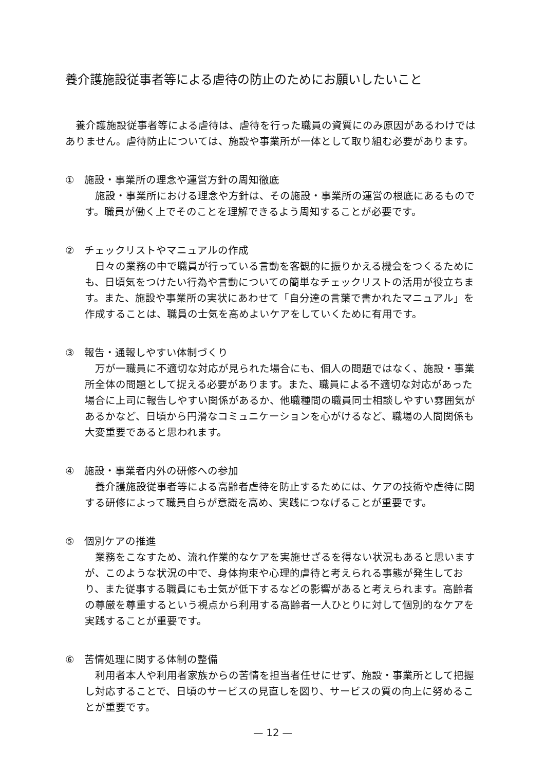養介護施設従事者等による虐待の防止のためにお願いしたいこと
養介護施設従事者等による虐待は、虐待を行った職員の資質にのみ原因があるわけではありません。虐待防止については、施設や事業所が一体として取り組む必要があります。
①　施設・事業所の理念や運営方針の周知徹底
施設・事業所における理念や方針は、その施設・事業所の運営の根底にあるものです。職員が働く上でそのことを理解できるよう周知することが必要です。
②　チェックリストやマニュアルの作成
日々の業務の中で職員が行っている言動を客観的に振りかえる機会をつくるためにも、日頃気をつけたい行為や言動についての簡単なチェックリストの活用が役立ちます。また、施設や事業所の実状にあわせて「自分達の言葉で書かれたマニュアル」を作成することは、職員の士気を高めよいケアをしていくために有用です。
③　報告・通報しやすい体制づくり
万が一職員に不適切な対応が見られた場合にも、個人の問題ではなく、施設・事業所全体の問題として捉える必要があります。また、職員による不適切な対応があった場合に上司に報告しやすい関係があるか、他職種間の職員同士相談しやすい雰囲気があるかなど、日頃から円滑なコミュニケーションを心がけるなど、職場の人間関係も大変重要であると思われます。
④　施設・事業者内外の研修への参加
養介護施設従事者等による高齢者虐待を防止するためには、ケアの技術や虐待に関する研修によって職員自らが意識を高め、実践につなげることが重要です。
⑤　個別ケアの推進
業務をこなすため、流れ作業的なケアを実施せざるを得ない状況もあると思いますが、このような状況の中で、身体拘束や心理的虐待と考えられる事態が発生しており、また従事する職員にも士気が低下するなどの影響があると考えられます。高齢者の尊厳を尊重するという視点から利用する高齢者一人ひとりに対して個別的なケアを実践することが重要です。
⑥　苦情処理に関する体制の整備
利用者本人や利用者家族からの苦情を担当者任せにせず、施設・事業所として把握し対応することで、日頃のサービスの見直しを図り、サービスの質の向上に努めることが重要です。
— 12 —